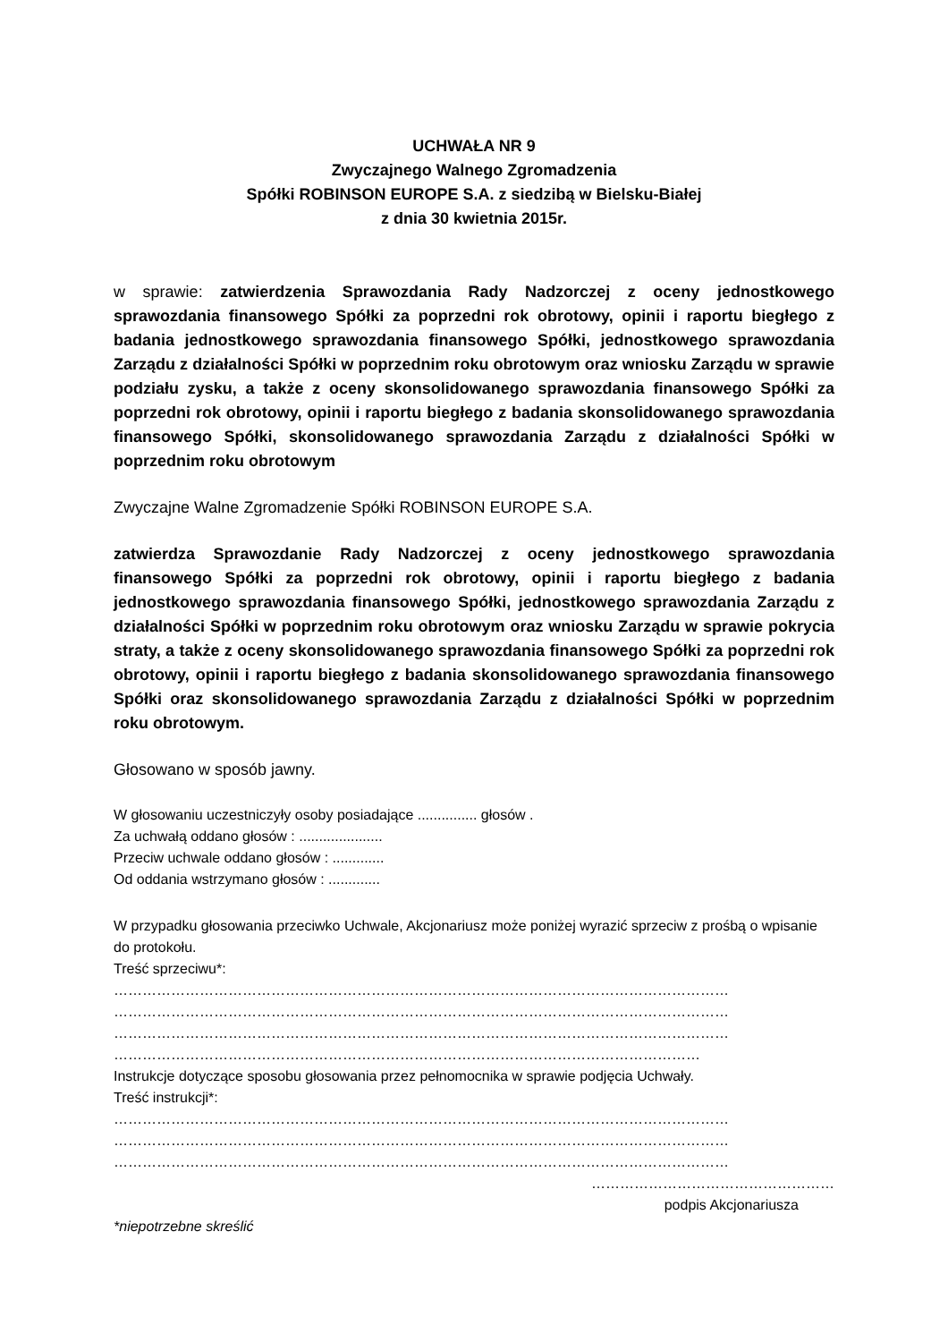UCHWAŁA NR 9
Zwyczajnego Walnego Zgromadzenia
Spółki ROBINSON EUROPE S.A. z siedzibą w Bielsku-Białej
z dnia 30 kwietnia 2015r.
w sprawie: zatwierdzenia Sprawozdania Rady Nadzorczej z oceny jednostkowego sprawozdania finansowego Spółki za poprzedni rok obrotowy, opinii i raportu biegłego z badania jednostkowego sprawozdania finansowego Spółki, jednostkowego sprawozdania Zarządu z działalności Spółki w poprzednim roku obrotowym oraz wniosku Zarządu w sprawie podziału zysku, a także z oceny skonsolidowanego sprawozdania finansowego Spółki za poprzedni rok obrotowy, opinii i raportu biegłego z badania skonsolidowanego sprawozdania finansowego Spółki, skonsolidowanego sprawozdania Zarządu z działalności Spółki w poprzednim roku obrotowym
Zwyczajne Walne Zgromadzenie Spółki ROBINSON EUROPE S.A.
zatwierdza Sprawozdanie Rady Nadzorczej z oceny jednostkowego sprawozdania finansowego Spółki za poprzedni rok obrotowy, opinii i raportu biegłego z badania jednostkowego sprawozdania finansowego Spółki, jednostkowego sprawozdania Zarządu z działalności Spółki w poprzednim roku obrotowym oraz wniosku Zarządu w sprawie pokrycia straty, a także z oceny skonsolidowanego sprawozdania finansowego Spółki za poprzedni rok obrotowy, opinii i raportu biegłego z badania skonsolidowanego sprawozdania finansowego Spółki oraz skonsolidowanego sprawozdania Zarządu z działalności Spółki w poprzednim roku obrotowym.
Głosowano w sposób jawny.
W głosowaniu uczestniczyły osoby posiadające ............... głosów .
Za uchwałą oddano głosów : .....................
Przeciw uchwale oddano głosów : .............
Od oddania wstrzymano głosów : .............
W przypadku głosowania przeciwko Uchwale, Akcjonariusz może poniżej wyrazić sprzeciw z prośbą o wpisanie do protokołu.
Treść sprzeciwu*:
…………………………………………………………………………………………………………………
…………………………………………………………………………………………………………………
…………………………………………………………………………………………………………………
……………………………………………………………………………………………………………
Instrukcje dotyczące sposobu głosowania przez pełnomocnika w sprawie podjęcia Uchwały.
Treść instrukcji*:
…………………………………………………………………………………………………………………
…………………………………………………………………………………………………………………
…………………………………………………………………………………………………………………
……………………………………………
podpis Akcjonariusza
*niepotrzebne skreślić